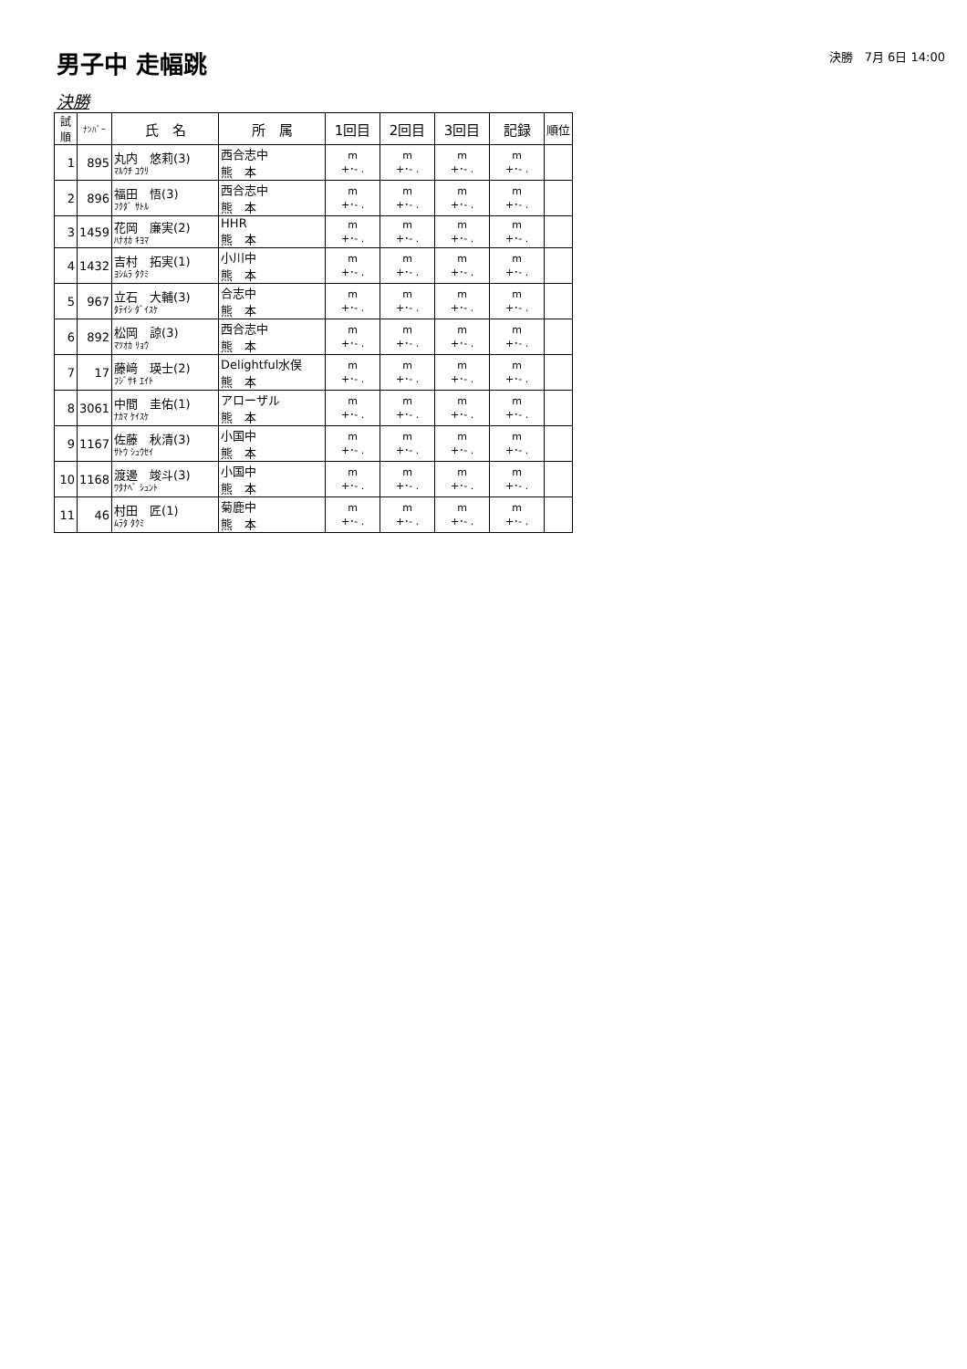男子中 走幅跳
決勝　7月 6日 14:00
決勝
| 試順 | ﾅﾝﾊﾞｰ | 氏 名 | 所 属 | 1回目 | 2回目 | 3回目 | 記録 | 順位 |
| --- | --- | --- | --- | --- | --- | --- | --- | --- |
| 1 | 895 | 丸内 悠莉(3) ﾏﾙｳﾁ ﾕｳﾘ | 西合志中 熊 本 | m +･- . | m +･- . | m +･- . | m +･- . | |
| 2 | 896 | 福田 悟(3) ﾌｸﾀﾞ ｻﾄﾙ | 西合志中 熊 本 | m +･- . | m +･- . | m +･- . | m +･- . | |
| 3 | 1459 | 花岡 廉実(2) ﾊﾅｵｶ ｷﾖﾏ | HHR 熊 本 | m +･- . | m +･- . | m +･- . | m +･- . | |
| 4 | 1432 | 吉村 拓実(1) ﾖｼﾑﾗ ﾀｸﾐ | 小川中 熊 本 | m +･- . | m +･- . | m +･- . | m +･- . | |
| 5 | 967 | 立石 大輔(3) ﾀﾃｲｼ ﾀﾞｲｽｹ | 合志中 熊 本 | m +･- . | m +･- . | m +･- . | m +･- . | |
| 6 | 892 | 松岡 諒(3) ﾏﾂｵｶ ﾘｮｳ | 西合志中 熊 本 | m +･- . | m +･- . | m +･- . | m +･- . | |
| 7 | 17 | 藤﨑 瑛士(2) ﾌｼﾞｻｷ ｴｲﾄ | Delightful水俣 熊 本 | m +･- . | m +･- . | m +･- . | m +･- . | |
| 8 | 3061 | 中間 圭佑(1) ﾅｶﾏ ｹｲｽｹ | アローザル 熊 本 | m +･- . | m +･- . | m +･- . | m +･- . | |
| 9 | 1167 | 佐藤 秋清(3) ｻﾄｳ ｼｭｳｾｲ | 小国中 熊 本 | m +･- . | m +･- . | m +･- . | m +･- . | |
| 10 | 1168 | 渡邊 竣斗(3) ﾜﾀﾅﾍﾞ ｼｭﾝﾄ | 小国中 熊 本 | m +･- . | m +･- . | m +･- . | m +･- . | |
| 11 | 46 | 村田 匠(1) ﾑﾗﾀ ﾀｸﾐ | 菊鹿中 熊 本 | m +･- . | m +･- . | m +･- . | m +･- . | |